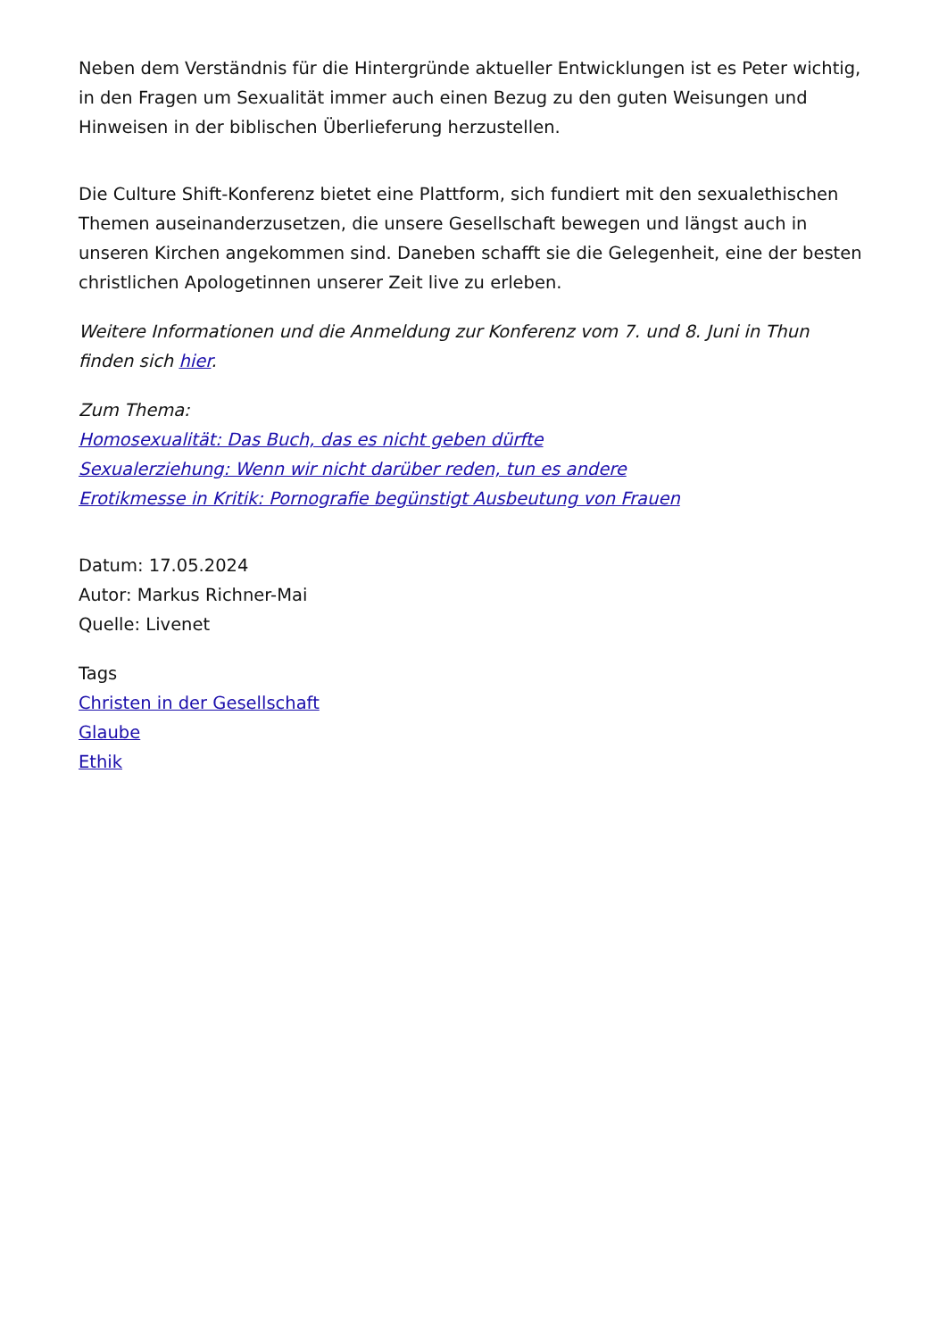Neben dem Verständnis für die Hintergründe aktueller Entwicklungen ist es Peter wichtig, in den Fragen um Sexualität immer auch einen Bezug zu den guten Weisungen und Hinweisen in der biblischen Überlieferung herzustellen.
Die Culture Shift-Konferenz bietet eine Plattform, sich fundiert mit den sexualethischen Themen auseinanderzusetzen, die unsere Gesellschaft bewegen und längst auch in unseren Kirchen angekommen sind. Daneben schafft sie die Gelegenheit, eine der besten christlichen Apologetinnen unserer Zeit live zu erleben.
Weitere Informationen und die Anmeldung zur Konferenz vom 7. und 8. Juni in Thun finden sich hier.
Zum Thema:
Homosexualität: Das Buch, das es nicht geben dürfte
Sexualerziehung: Wenn wir nicht darüber reden, tun es andere
Erotikmesse in Kritik: Pornografie begünstigt Ausbeutung von Frauen
Datum: 17.05.2024
Autor: Markus Richner-Mai
Quelle: Livenet
Tags
Christen in der Gesellschaft
Glaube
Ethik